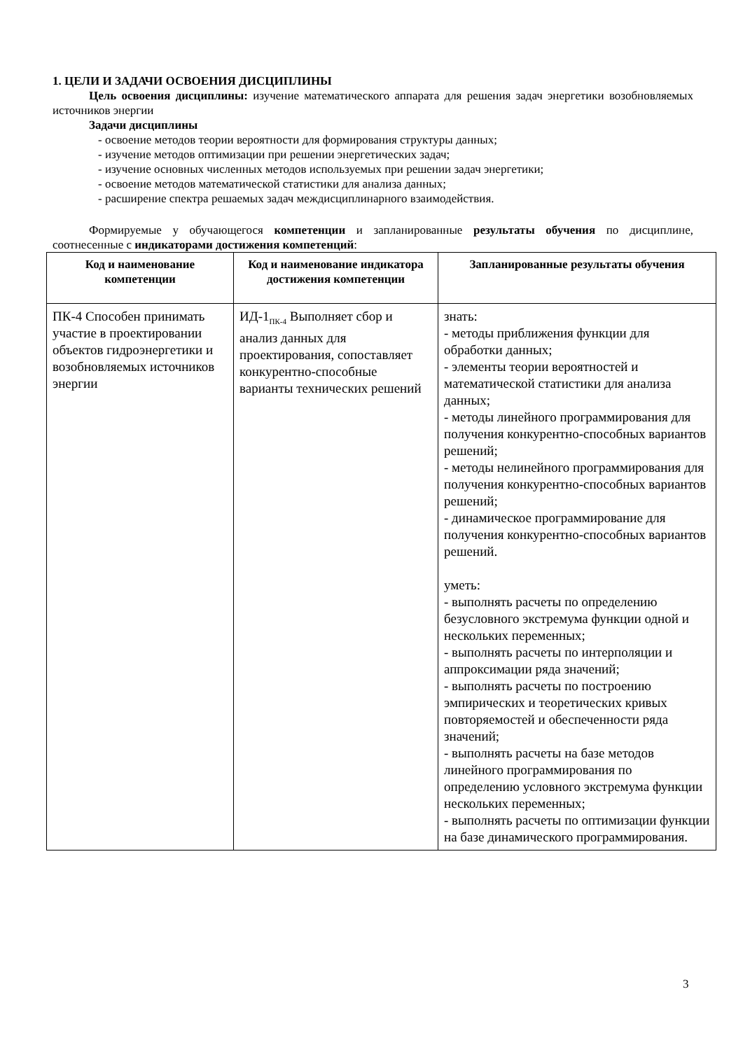1. ЦЕЛИ И ЗАДАЧИ ОСВОЕНИЯ ДИСЦИПЛИНЫ
Цель освоения дисциплины: изучение математического аппарата для решения задач энергетики возобновляемых источников энергии
Задачи дисциплины
- освоение методов теории вероятности для формирования структуры данных;
- изучение методов оптимизации при решении энергетических задач;
- изучение основных численных методов используемых при решении задач энергетики;
- освоение методов математической статистики для анализа данных;
- расширение спектра решаемых задач междисциплинарного взаимодействия.
Формируемые у обучающегося компетенции и запланированные результаты обучения по дисциплине, соотнесенные с индикаторами достижения компетенций:
| Код и наименование компетенции | Код и наименование индикатора достижения компетенции | Запланированные результаты обучения |
| --- | --- | --- |
| ПК-4 Способен принимать участие в проектировании объектов гидроэнергетики и возобновляемых источников энергии | ИД-1<sub>ПК-4</sub> Выполняет сбор и анализ данных для проектирования, сопоставляет конкурентно-способные варианты технических решений | знать: - методы приближения функции для обработки данных; - элементы теории вероятностей и математической статистики для анализа данных; - методы линейного программирования для получения конкурентно-способных вариантов решений; - методы нелинейного программирования для получения конкурентно-способных вариантов решений; - динамическое программирование для получения конкурентно-способных вариантов решений. уметь: - выполнять расчеты по определению безусловного экстремума функции одной и нескольких переменных; - выполнять расчеты по интерполяции и аппроксимации ряда значений; - выполнять расчеты по построению эмпирических и теоретических кривых повторяемостей и обеспеченности ряда значений; - выполнять расчеты на базе методов линейного программирования по определению условного экстремума функции нескольких переменных; - выполнять расчеты по оптимизации функции на базе динамического программирования. |
3